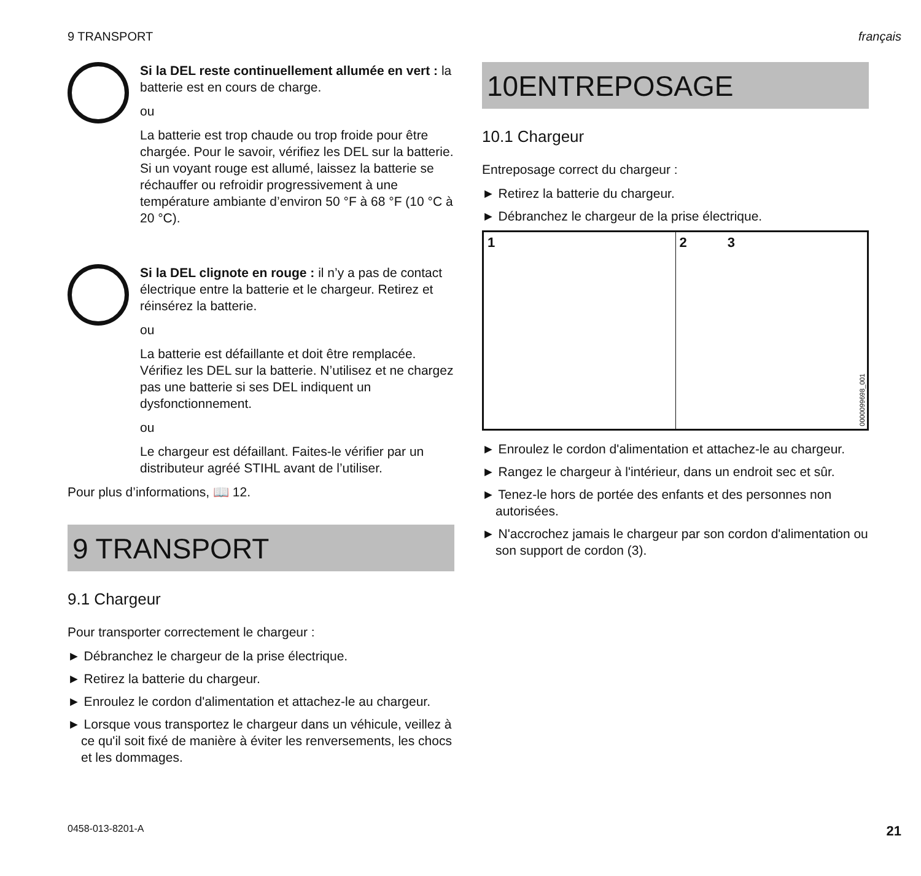9 TRANSPORT français
Si la DEL reste continuellement allumée en vert : la batterie est en cours de charge.
ou
La batterie est trop chaude ou trop froide pour être chargée. Pour le savoir, vérifiez les DEL sur la batterie. Si un voyant rouge est allumé, laissez la batterie se réchauffer ou refroidir progressivement à une température ambiante d’environ 50 °F à 68 °F (10 °C à 20 °C).
Si la DEL clignote en rouge : il n’y a pas de contact électrique entre la batterie et le chargeur. Retirez et réinsérez la batterie.
ou
La batterie est défaillante et doit être remplacée. Vérifiez les DEL sur la batterie. N’utilisez et ne chargez pas une batterie si ses DEL indiquent un dysfonctionnement.
ou
Le chargeur est défaillant. Faites-le vérifier par un distributeur agréé STIHL avant de l’utiliser.
Pour plus d’informations, 📖 12.
9 TRANSPORT
9.1 Chargeur
Pour transporter correctement le chargeur :
► Débranchez le chargeur de la prise électrique.
► Retirez la batterie du chargeur.
► Enroulez le cordon d'alimentation et attachez-le au chargeur.
► Lorsque vous transportez le chargeur dans un véhicule, veillez à ce qu'il soit fixé de manière à éviter les renversements, les chocs et les dommages.
10ENTREPOSAGE
10.1 Chargeur
Entreposage correct du chargeur :
► Retirez la batterie du chargeur.
► Débranchez le chargeur de la prise électrique.
1 2 3
0000099698_001
► Enroulez le cordon d'alimentation et attachez-le au chargeur.
► Rangez le chargeur à l'intérieur, dans un endroit sec et sûr.
► Tenez-le hors de portée des enfants et des personnes non autorisées.
► N'accrochez jamais le chargeur par son cordon d'alimentation ou son support de cordon (3).
0458-013-8201-A 21